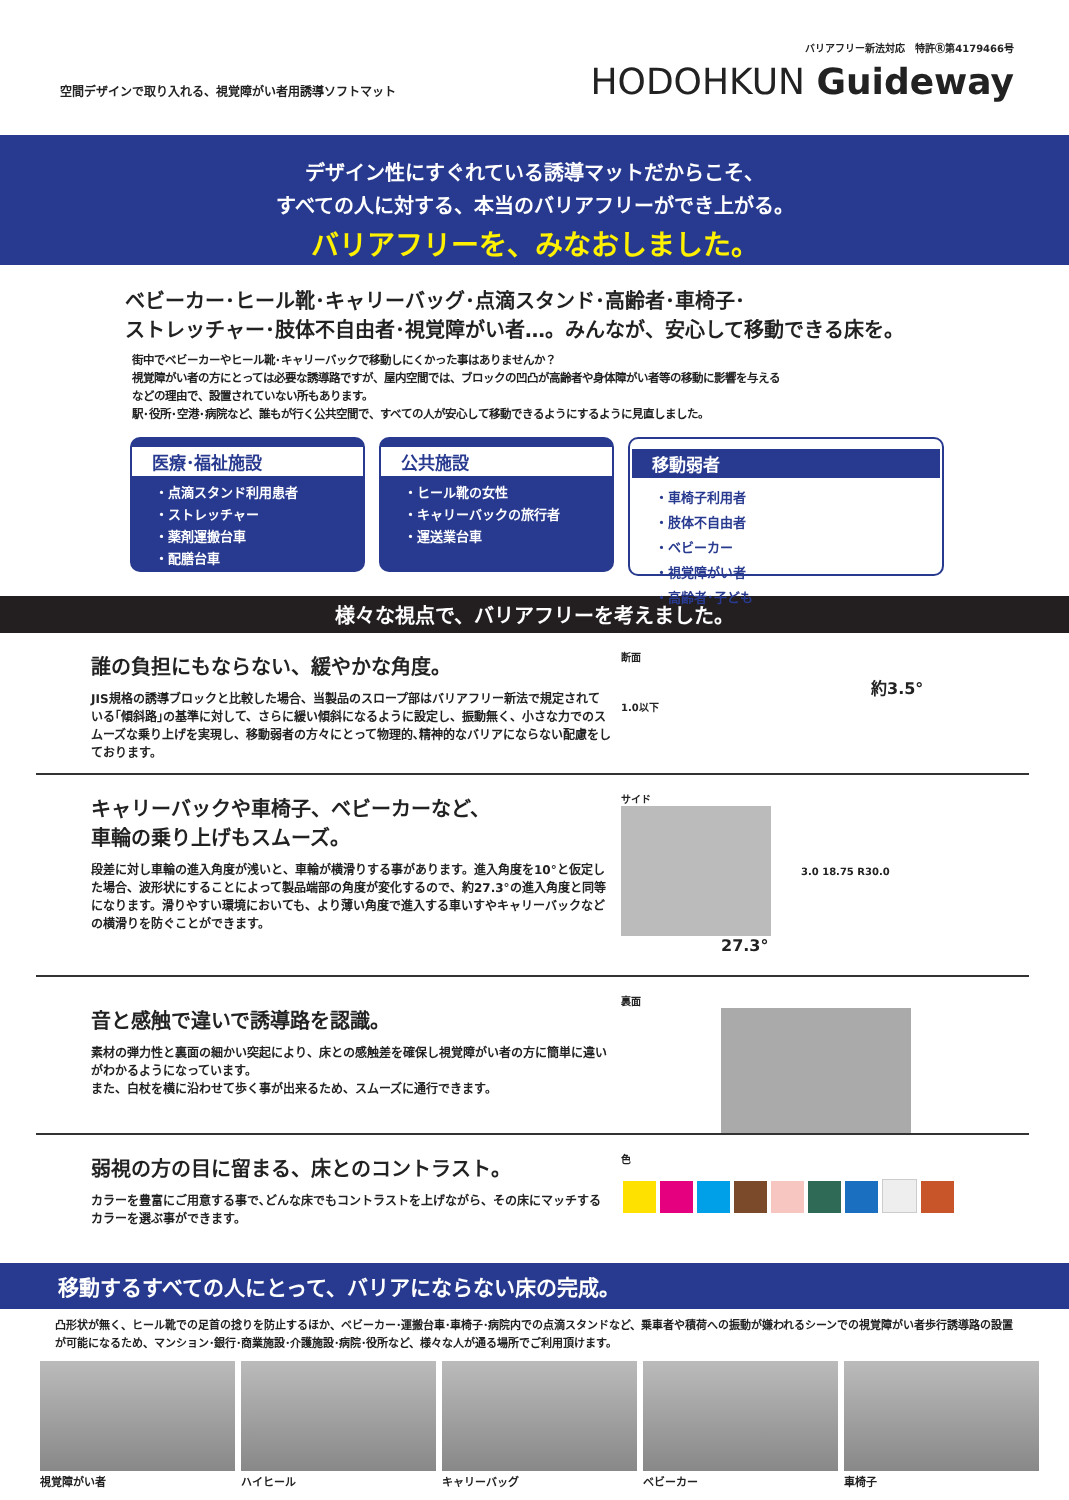空間デザインで取り入れる、視覚障がい者用誘導ソフトマット
バリアフリー新法対応　特許Ⓡ第4179466号
HODOHKUN Guideway
デザイン性にすぐれている誘導マットだからこそ、
すべての人に対する、本当のバリアフリーができ上がる。
バリアフリーを、みなおしました。
ベビーカー･ヒール靴･キャリーバッグ･点滴スタンド･高齢者･車椅子･
ストレッチャー･肢体不自由者･視覚障がい者…。みんなが、安心して移動できる床を。
街中でベビーカーやヒール靴･キャリーバックで移動しにくかった事はありませんか？
視覚障がい者の方にとっては必要な誘導路ですが、屋内空間では、ブロックの凹凸が高齢者や身体障がい者等の移動に影響を与える
などの理由で、設置されていない所もあります。
駅･役所･空港･病院など、誰もが行く公共空間で、すべての人が安心して移動できるようにするように見直しました。
医療･福祉施設
・点滴スタンド利用患者
・ストレッチャー
・薬剤運搬台車
・配膳台車
公共施設
・ヒール靴の女性
・キャリーバックの旅行者
・運送業台車
移動弱者
・車椅子利用者
・肢体不自由者
・ベビーカー
・視覚障がい者
・高齢者･子ども
様々な視点で、バリアフリーを考えました。
誰の負担にもならない、緩やかな角度。
JIS規格の誘導ブロックと比較した場合、当製品のスロープ部はバリアフリー新法で規定されている｢傾斜路｣の基準に対して、さらに緩い傾斜になるように設定し、振動無く、小さな力でのスムーズな乗り上げを実現し、移動弱者の方々にとって物理的､精神的なバリアにならない配慮をしております。
断面
約3.5°
1.0以下
キャリーバックや車椅子、ベビーカーなど、
車輪の乗り上げもスムーズ。
段差に対し車輪の進入角度が浅いと、車輪が横滑りする事があります。進入角度を10°と仮定した場合、波形状にすることによって製品端部の角度が変化するので、約27.3°の進入角度と同等になります。滑りやすい環境においても、より薄い角度で進入する車いすやキャリーバックなどの横滑りを防ぐことができます。
サイド
3.0 18.75 R30.0
27.3°
音と感触で違いで誘導路を認識。
素材の弾力性と裏面の細かい突起により、床との感触差を確保し視覚障がい者の方に簡単に違いがわかるようになっています。
また、白杖を横に沿わせて歩く事が出来るため、スムーズに通行できます。
裏面
弱視の方の目に留まる、床とのコントラスト。
カラーを豊富にご用意する事で､どんな床でもコントラストを上げながら、その床にマッチするカラーを選ぶ事ができます。
色
移動するすべての人にとって、バリアにならない床の完成。
凸形状が無く、ヒール靴での足首の捻りを防止するほか、ベビーカー･運搬台車･車椅子･病院内での点滴スタンドなど、乗車者や積荷への振動が嫌われるシーンでの視覚障がい者歩行誘導路の設置が可能になるため、マンション･銀行･商業施設･介護施設･病院･役所など、様々な人が通る場所でご利用頂けます。
視覚障がい者 ハイヒール キャリーバッグ ベビーカー 車椅子